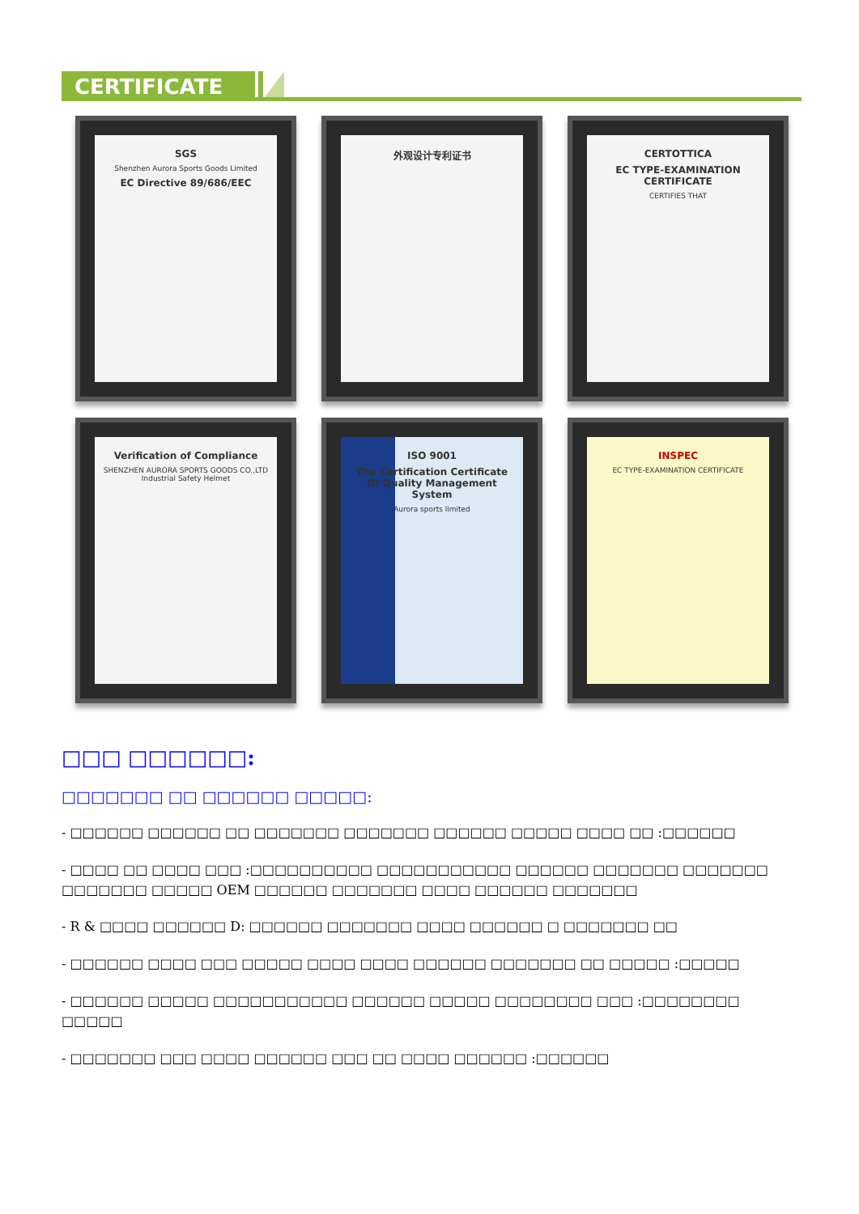CERTIFICATE
SGS
Shenzhen Aurora Sports Goods Limited
EC Directive 89/686/EEC
外观设计专利证书
CERTOTTICA
EC TYPE-EXAMINATION CERTIFICATE
CERTIFIES THAT
Verification of Compliance
SHENZHEN AURORA SPORTS GOODS CO.,LTD
Industrial Safety Helmet
ISO 9001
The Certification Certificate Of Quality Management System
Aurora sports limited
INSPEC
EC TYPE-EXAMINATION CERTIFICATE
□□□ □□□□□□:
□□□□□□□ □□ □□□□□□ □□□□□:
- □□□□□□ □□□□□□ □□ □□□□□□□ □□□□□□□ □□□□□□ □□□□□ □□□□ □□ :□□□□□□
- □□□□ □□ □□□□ □□□ :□□□□□□□□□□ □□□□□□□□□□□ □□□□□□ □□□□□□□ □□□□□□□ □□□□□□□ □□□□□ OEM □□□□□□ □□□□□□□ □□□□ □□□□□□ □□□□□□□
- R & □□□□ □□□□□□ D: □□□□□□ □□□□□□□ □□□□ □□□□□□ □ □□□□□□□ □□
- □□□□□□ □□□□ □□□ □□□□□ □□□□ □□□□ □□□□□□ □□□□□□□ □□ □□□□□ :□□□□□
- □□□□□□ □□□□□ □□□□□□□□□□□ □□□□□□ □□□□□ □□□□□□□□ □□□ :□□□□□□□□ □□□□□
- □□□□□□□ □□□ □□□□ □□□□□□ □□□ □□ □□□□ □□□□□□ :□□□□□□